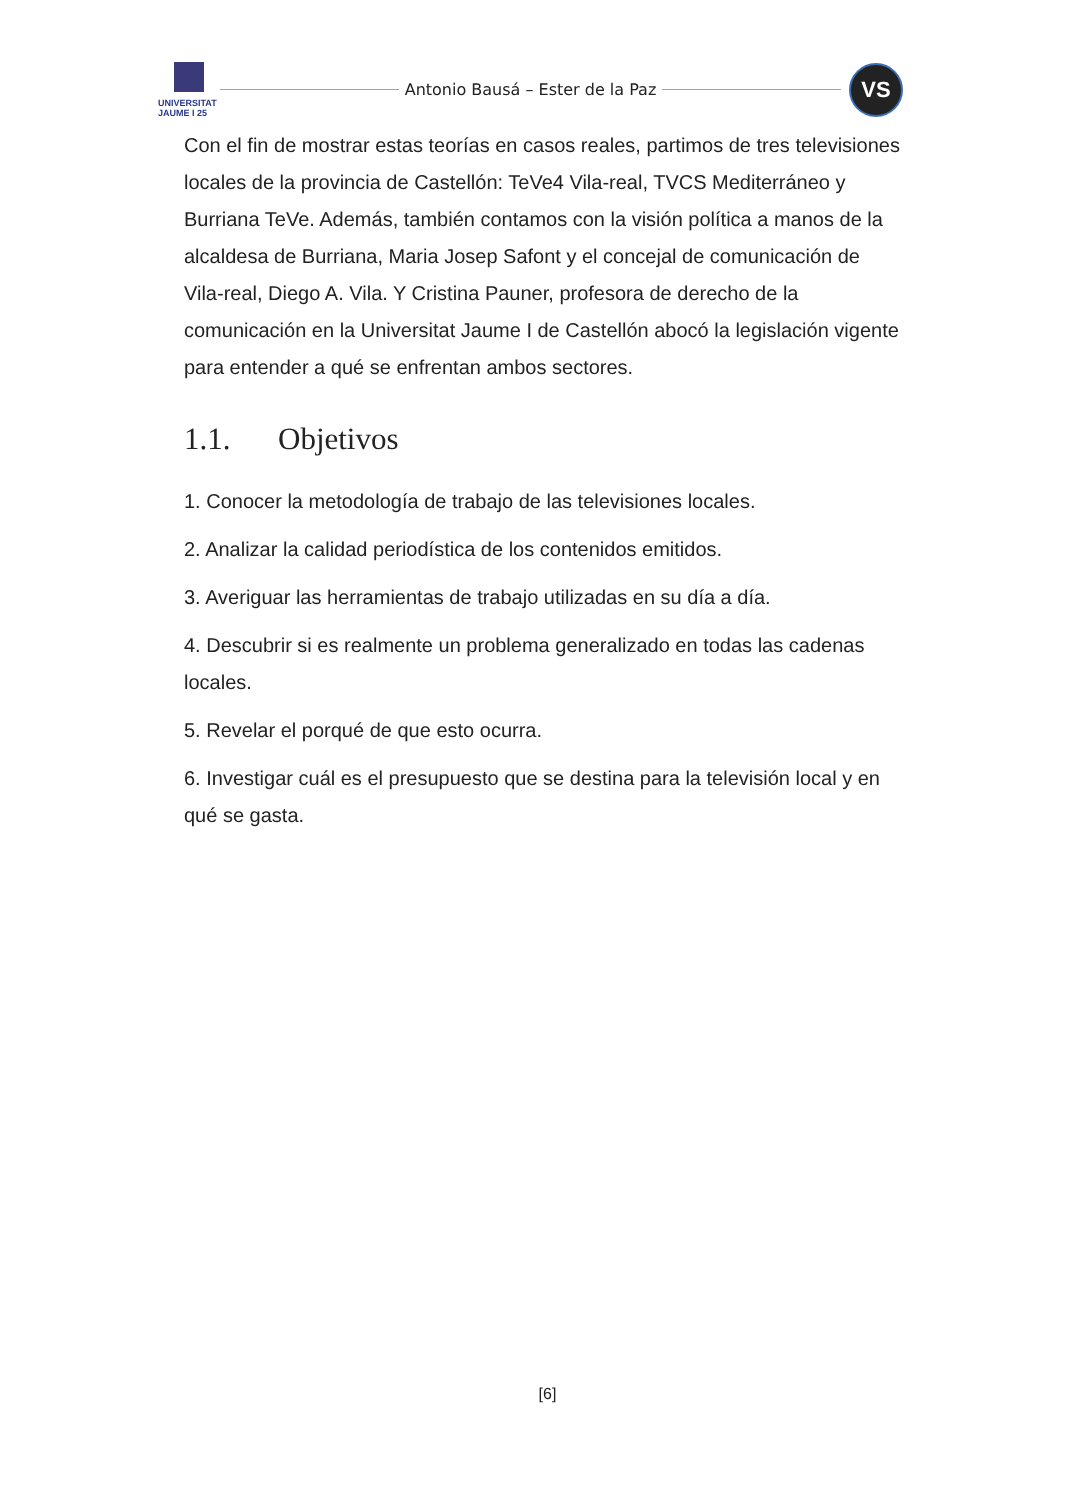UNIVERSITAT
JAUME I 25
Antonio Bausá – Ester de la Paz
VS
Con el fin de mostrar estas teorías en casos reales, partimos de tres televisiones locales de la provincia de Castellón: TeVe4 Vila-real, TVCS Mediterráneo y Burriana TeVe. Además, también contamos con la visión política a manos de la alcaldesa de Burriana, Maria Josep Safont y el concejal de comunicación de Vila-real, Diego A. Vila. Y Cristina Pauner, profesora de derecho de la comunicación en la Universitat Jaume I de Castellón abocó la legislación vigente para entender a qué se enfrentan ambos sectores.
1.1. Objetivos
1. Conocer la metodología de trabajo de las televisiones locales.
2. Analizar la calidad periodística de los contenidos emitidos.
3. Averiguar las herramientas de trabajo utilizadas en su día a día.
4. Descubrir si es realmente un problema generalizado en todas las cadenas locales.
5. Revelar el porqué de que esto ocurra.
6. Investigar cuál es el presupuesto que se destina para la televisión local y en qué se gasta.
[6]